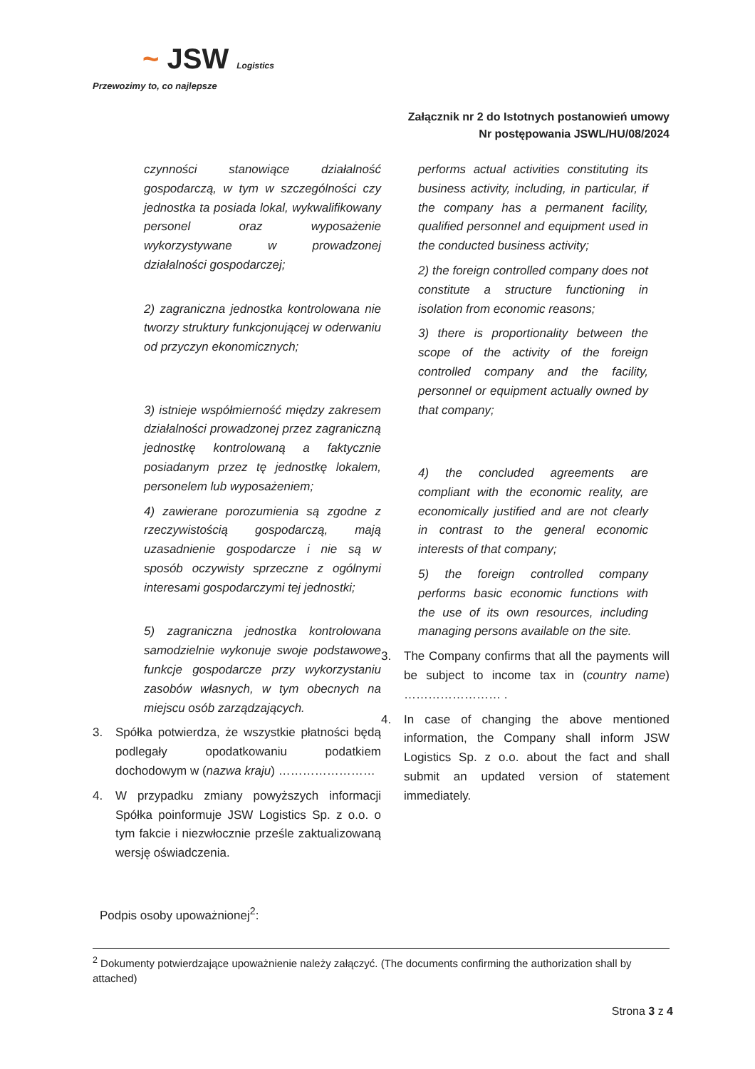~ JSW Logistics
Przewozimy to, co najlepsze
Załącznik nr 2 do Istotnych postanowień umowy
Nr postępowania JSWL/HU/08/2024
czynności stanowiące działalność gospodarczą, w tym w szczególności czy jednostka ta posiada lokal, wykwalifikowany personel oraz wyposażenie wykorzystywane w prowadzonej działalności gospodarczej;
2) zagraniczna jednostka kontrolowana nie tworzy struktury funkcjonującej w oderwaniu od przyczyn ekonomicznych;
3) istnieje współmierność między zakresem działalności prowadzonej przez zagraniczną jednostkę kontrolowaną a faktycznie posiadanym przez tę jednostkę lokalem, personelem lub wyposażeniem;
4) zawierane porozumienia są zgodne z rzeczywistością gospodarczą, mają uzasadnienie gospodarcze i nie są w sposób oczywisty sprzeczne z ogólnymi interesami gospodarczymi tej jednostki;
5) zagraniczna jednostka kontrolowana samodzielnie wykonuje swoje podstawowe funkcje gospodarcze przy wykorzystaniu zasobów własnych, w tym obecnych na miejscu osób zarządzających.
3. Spółka potwierdza, że wszystkie płatności będą podlegały opodatkowaniu podatkiem dochodowym w (nazwa kraju) ……………………
4. W przypadku zmiany powyższych informacji Spółka poinformuje JSW Logistics Sp. z o.o. o tym fakcie i niezwłocznie prześle zaktualizowaną wersję oświadczenia.
performs actual activities constituting its business activity, including, in particular, if the company has a permanent facility, qualified personnel and equipment used in the conducted business activity;
2) the foreign controlled company does not constitute a structure functioning in isolation from economic reasons;
3) there is proportionality between the scope of the activity of the foreign controlled company and the facility, personnel or equipment actually owned by that company;
4) the concluded agreements are compliant with the economic reality, are economically justified and are not clearly in contrast to the general economic interests of that company;
5) the foreign controlled company performs basic economic functions with the use of its own resources, including managing persons available on the site.
3. The Company confirms that all the payments will be subject to income tax in (country name) …………………… .
4. In case of changing the above mentioned information, the Company shall inform JSW Logistics Sp. z o.o. about the fact and shall submit an updated version of statement immediately.
Podpis osoby upoważnionej<sup>2</sup>:
<sup>2</sup> Dokumenty potwierdzające upoważnienie należy załączyć. (The documents confirming the authorization shall by attached)
Strona 3 z 4